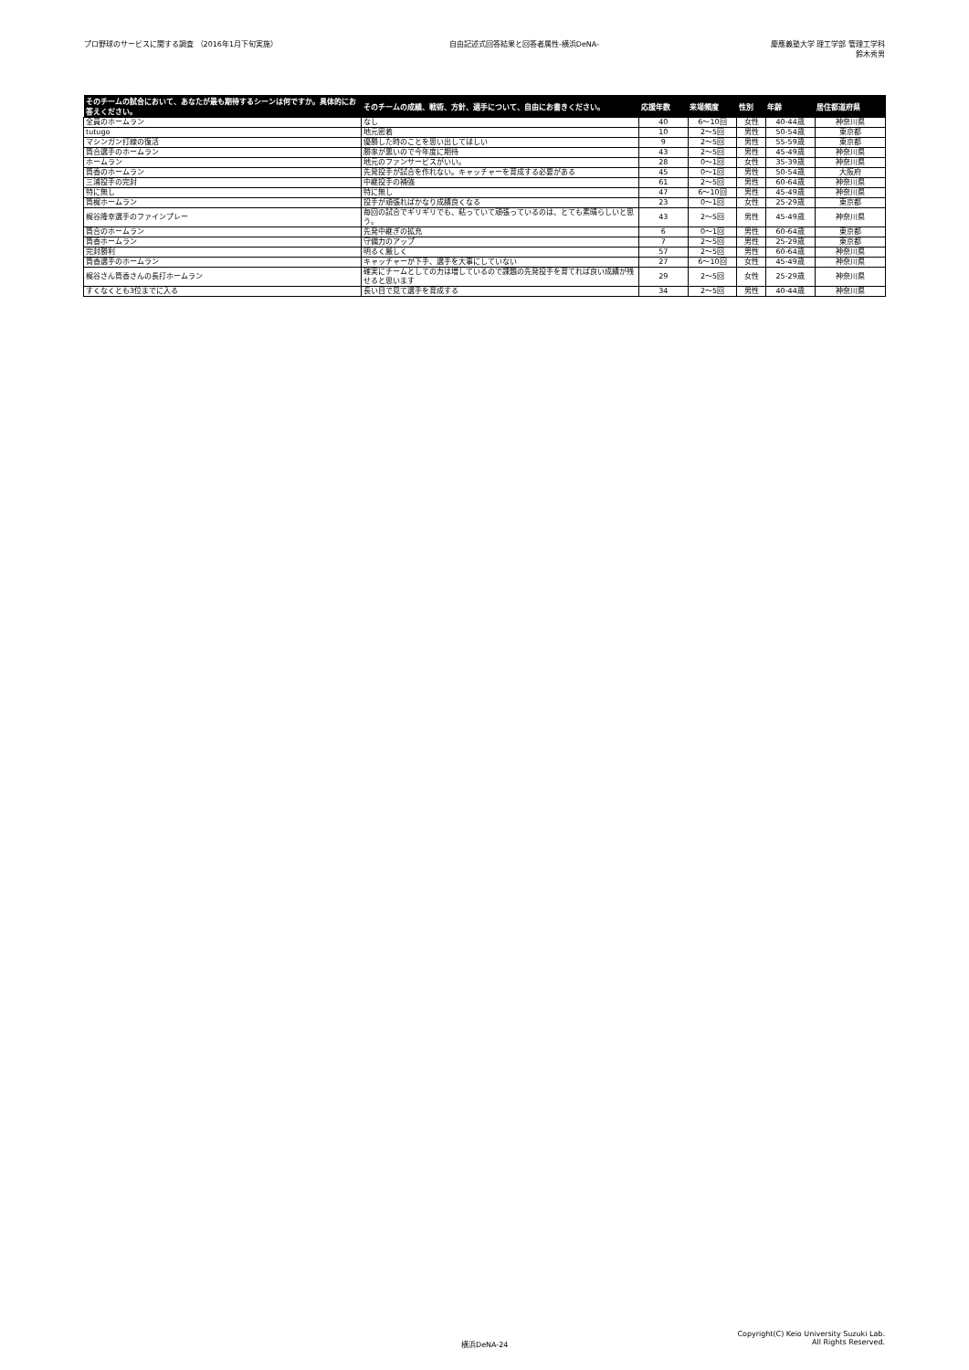プロ野球のサービスに関する調査 （2016年1月下旬実施） 自由記述式回答結果と回答者属性-横浜DeNA- 慶應義塾大学 理工学部 管理工学科
鈴木秀男
| そのチームの試合において、あなたが最も期待するシーンは何ですか。具体的にお答えください。 | そのチームの成績、戦術、方針、選手について、自由にお書きください。 | 応援年数 | 来場頻度 | 性別 | 年齢 | 居住都道府県 |
| --- | --- | --- | --- | --- | --- | --- |
| 全員のホームラン | なし | 40 | 6～10回 | 女性 | 40-44歳 | 神奈川県 |
| tutugo | 地元密着 | 10 | 2～5回 | 男性 | 50-54歳 | 東京都 |
| マシンガン打線の復活 | 優勝した時のことを思い出してほしい | 9 | 2～5回 | 男性 | 55-59歳 | 東京都 |
| 筒合選手のホームラン | 勝率が悪いので今年度に期待 | 43 | 2～5回 | 男性 | 45-49歳 | 神奈川県 |
| ホームラン | 地元のファンサービスがいい。 | 28 | 0～1回 | 女性 | 35-39歳 | 神奈川県 |
| 筒香のホームラン | 先発投手が試合を作れない。キャッチャーを育成する必要がある | 45 | 0～1回 | 男性 | 50-54歳 | 大阪府 |
| 三浦投手の完封 | 中継投手の補強 | 61 | 2～5回 | 男性 | 60-64歳 | 神奈川県 |
| 特に無し | 特に無し | 47 | 6～10回 | 男性 | 45-49歳 | 神奈川県 |
| 筒梶ホームラン | 投手が頑張ればかなり成績良くなる | 23 | 0～1回 | 女性 | 25-29歳 | 東京都 |
| 梶谷隆幸選手のファインプレー | 毎回の試合でギリギリでも、粘っていて頑張っているのは、とても素晴らしいと思う。 | 43 | 2～5回 | 男性 | 45-49歳 | 神奈川県 |
| 筒合のホームラン | 先発中継ぎの拡充 | 6 | 0～1回 | 男性 | 60-64歳 | 東京都 |
| 筒香ホームラン | 守備力のアップ | 7 | 2～5回 | 男性 | 25-29歳 | 東京都 |
| 完封勝利 | 明るく厳しく | 57 | 2～5回 | 男性 | 60-64歳 | 神奈川県 |
| 筒香選手のホームラン | キャッチャーが下手、選手を大事にしていない | 27 | 6～10回 | 女性 | 45-49歳 | 神奈川県 |
| 梶谷さん筒香さんの長打ホームラン | 確実にチームとしての力は増しているので課題の先発投手を育てれば良い成績が残せると思います | 29 | 2～5回 | 女性 | 25-29歳 | 神奈川県 |
| すくなくとも3位までに入る | 長い目で見て選手を育成する | 34 | 2～5回 | 男性 | 40-44歳 | 神奈川県 |
横浜DeNA-24
Copyright(C) Keio University Suzuki Lab.
All Rights Reserved.